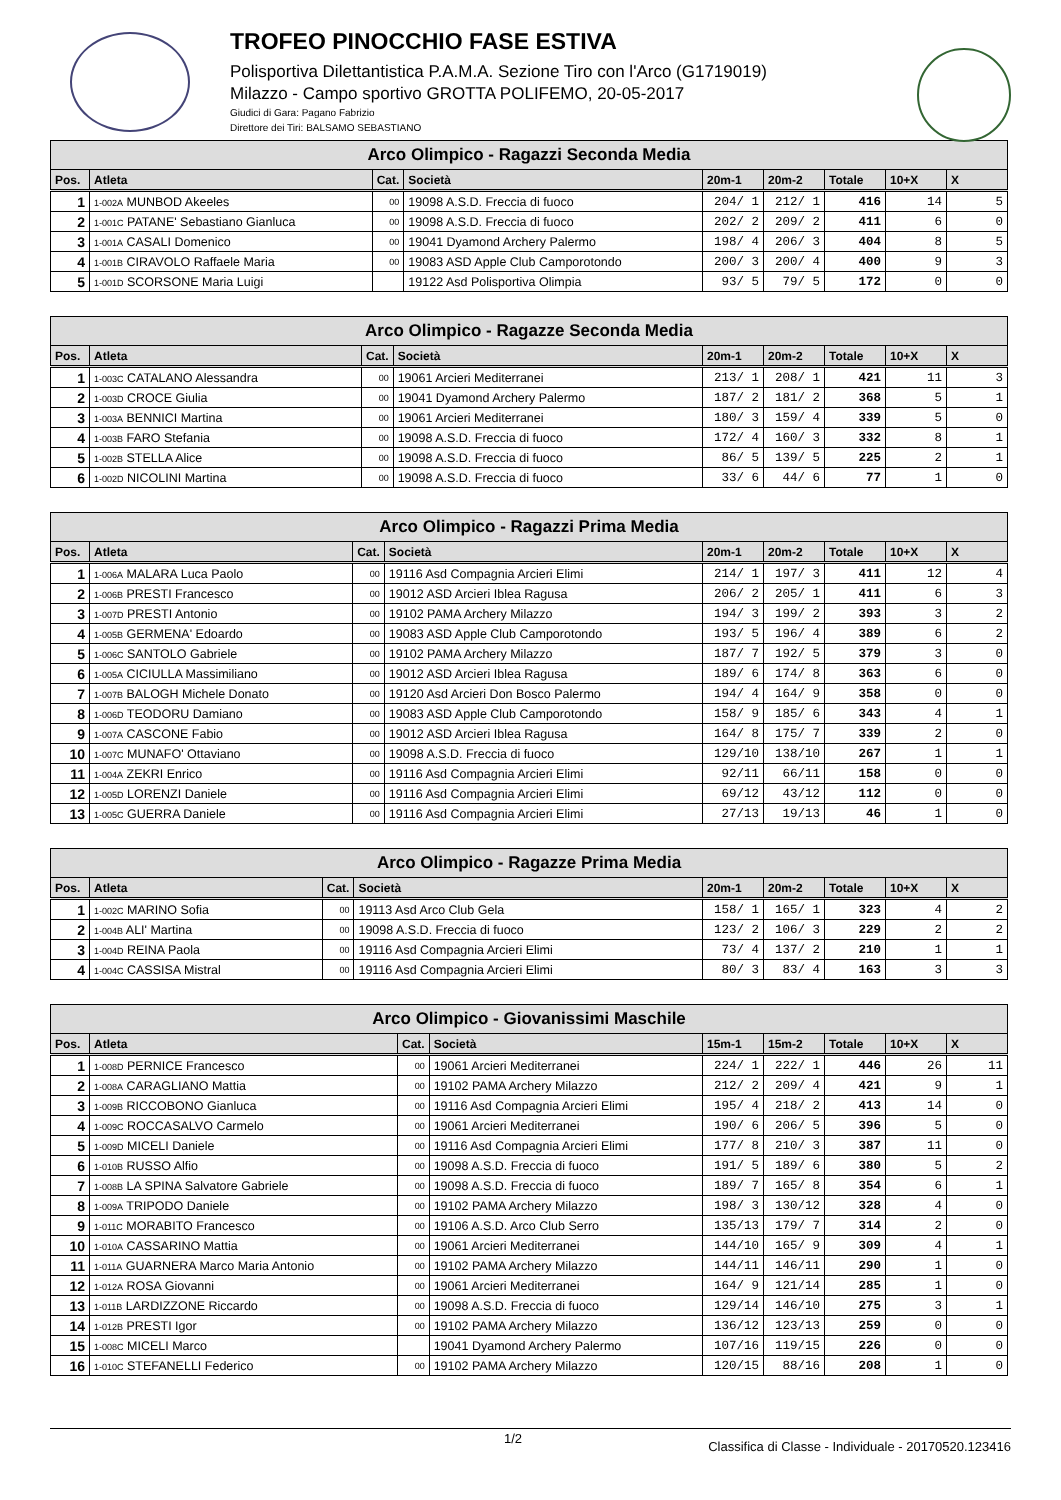TROFEO PINOCCHIO FASE ESTIVA
Polisportiva Dilettantistica P.A.M.A. Sezione Tiro con l'Arco (G1719019)
Milazzo - Campo sportivo GROTTA POLIFEMO, 20-05-2017
Giudici di Gara: Pagano Fabrizio
Direttore dei Tiri: BALSAMO SEBASTIANO
| Arco Olimpico - Ragazzi Seconda Media | | | | | | | | |
| --- | --- | --- | --- | --- | --- | --- | --- | --- |
| Pos. | Atleta | Cat. | Società | 20m-1 | 20m-2 | Totale | 10+X | X |
| 1 | 1-002A MUNBOD Akeeles | 00 | 19098 A.S.D. Freccia di fuoco | 204/ 1 | 212/ 1 | 416 | 14 | 5 |
| 2 | 1-001C PATANE' Sebastiano Gianluca | 00 | 19098 A.S.D. Freccia di fuoco | 202/ 2 | 209/ 2 | 411 | 6 | 0 |
| 3 | 1-001A CASALI Domenico | 00 | 19041 Dyamond Archery Palermo | 198/ 4 | 206/ 3 | 404 | 8 | 5 |
| 4 | 1-001B CIRAVOLO Raffaele Maria | 00 | 19083 ASD Apple Club Camporotondo | 200/ 3 | 200/ 4 | 400 | 9 | 3 |
| 5 | 1-001D SCORSONE Maria Luigi | | 19122 Asd Polisportiva Olimpia | 93/ 5 | 79/ 5 | 172 | 0 | 0 |
| Arco Olimpico - Ragazze Seconda Media | | | | | | | | |
| --- | --- | --- | --- | --- | --- | --- | --- | --- |
| Pos. | Atleta | Cat. | Società | 20m-1 | 20m-2 | Totale | 10+X | X |
| 1 | 1-003C CATALANO Alessandra | 00 | 19061 Arcieri Mediterranei | 213/ 1 | 208/ 1 | 421 | 11 | 3 |
| 2 | 1-003D CROCE Giulia | 00 | 19041 Dyamond Archery Palermo | 187/ 2 | 181/ 2 | 368 | 5 | 1 |
| 3 | 1-003A BENNICI Martina | 00 | 19061 Arcieri Mediterranei | 180/ 3 | 159/ 4 | 339 | 5 | 0 |
| 4 | 1-003B FARO Stefania | 00 | 19098 A.S.D. Freccia di fuoco | 172/ 4 | 160/ 3 | 332 | 8 | 1 |
| 5 | 1-002B STELLA Alice | 00 | 19098 A.S.D. Freccia di fuoco | 86/ 5 | 139/ 5 | 225 | 2 | 1 |
| 6 | 1-002D NICOLINI Martina | 00 | 19098 A.S.D. Freccia di fuoco | 33/ 6 | 44/ 6 | 77 | 1 | 0 |
| Arco Olimpico - Ragazzi Prima Media | | | | | | | | |
| --- | --- | --- | --- | --- | --- | --- | --- | --- |
| Pos. | Atleta | Cat. | Società | 20m-1 | 20m-2 | Totale | 10+X | X |
| 1 | 1-006A MALARA Luca Paolo | 00 | 19116 Asd Compagnia Arcieri Elimi | 214/ 1 | 197/ 3 | 411 | 12 | 4 |
| 2 | 1-006B PRESTI Francesco | 00 | 19012 ASD Arcieri Iblea Ragusa | 206/ 2 | 205/ 1 | 411 | 6 | 3 |
| 3 | 1-007D PRESTI Antonio | 00 | 19102 PAMA Archery Milazzo | 194/ 3 | 199/ 2 | 393 | 3 | 2 |
| 4 | 1-005B GERMENA' Edoardo | 00 | 19083 ASD Apple Club Camporotondo | 193/ 5 | 196/ 4 | 389 | 6 | 2 |
| 5 | 1-006C SANTOLO Gabriele | 00 | 19102 PAMA Archery Milazzo | 187/ 7 | 192/ 5 | 379 | 3 | 0 |
| 6 | 1-005A CICIULLA Massimiliano | 00 | 19012 ASD Arcieri Iblea Ragusa | 189/ 6 | 174/ 8 | 363 | 6 | 0 |
| 7 | 1-007B BALOGH Michele Donato | 00 | 19120 Asd Arcieri Don Bosco Palermo | 194/ 4 | 164/ 9 | 358 | 0 | 0 |
| 8 | 1-006D TEODORU Damiano | 00 | 19083 ASD Apple Club Camporotondo | 158/ 9 | 185/ 6 | 343 | 4 | 1 |
| 9 | 1-007A CASCONE Fabio | 00 | 19012 ASD Arcieri Iblea Ragusa | 164/ 8 | 175/ 7 | 339 | 2 | 0 |
| 10 | 1-007C MUNAFO' Ottaviano | 00 | 19098 A.S.D. Freccia di fuoco | 129/10 | 138/10 | 267 | 1 | 1 |
| 11 | 1-004A ZEKRI Enrico | 00 | 19116 Asd Compagnia Arcieri Elimi | 92/11 | 66/11 | 158 | 0 | 0 |
| 12 | 1-005D LORENZI Daniele | 00 | 19116 Asd Compagnia Arcieri Elimi | 69/12 | 43/12 | 112 | 0 | 0 |
| 13 | 1-005C GUERRA Daniele | 00 | 19116 Asd Compagnia Arcieri Elimi | 27/13 | 19/13 | 46 | 1 | 0 |
| Arco Olimpico - Ragazze Prima Media | | | | | | | | |
| --- | --- | --- | --- | --- | --- | --- | --- | --- |
| Pos. | Atleta | Cat. | Società | 20m-1 | 20m-2 | Totale | 10+X | X |
| 1 | 1-002C MARINO Sofia | 00 | 19113 Asd Arco Club Gela | 158/ 1 | 165/ 1 | 323 | 4 | 2 |
| 2 | 1-004B ALI' Martina | 00 | 19098 A.S.D. Freccia di fuoco | 123/ 2 | 106/ 3 | 229 | 2 | 2 |
| 3 | 1-004D REINA Paola | 00 | 19116 Asd Compagnia Arcieri Elimi | 73/ 4 | 137/ 2 | 210 | 1 | 1 |
| 4 | 1-004C CASSISA Mistral | 00 | 19116 Asd Compagnia Arcieri Elimi | 80/ 3 | 83/ 4 | 163 | 3 | 3 |
| Arco Olimpico - Giovanissimi Maschile | | | | | | | | |
| --- | --- | --- | --- | --- | --- | --- | --- | --- |
| Pos. | Atleta | Cat. | Società | 15m-1 | 15m-2 | Totale | 10+X | X |
| 1 | 1-008D PERNICE Francesco | 00 | 19061 Arcieri Mediterranei | 224/ 1 | 222/ 1 | 446 | 26 | 11 |
| 2 | 1-008A CARAGLIANO Mattia | 00 | 19102 PAMA Archery Milazzo | 212/ 2 | 209/ 4 | 421 | 9 | 1 |
| 3 | 1-009B RICCOBONO Gianluca | 00 | 19116 Asd Compagnia Arcieri Elimi | 195/ 4 | 218/ 2 | 413 | 14 | 0 |
| 4 | 1-009C ROCCASALVO Carmelo | 00 | 19061 Arcieri Mediterranei | 190/ 6 | 206/ 5 | 396 | 5 | 0 |
| 5 | 1-009D MICELI Daniele | 00 | 19116 Asd Compagnia Arcieri Elimi | 177/ 8 | 210/ 3 | 387 | 11 | 0 |
| 6 | 1-010B RUSSO Alfio | 00 | 19098 A.S.D. Freccia di fuoco | 191/ 5 | 189/ 6 | 380 | 5 | 2 |
| 7 | 1-008B LA SPINA Salvatore Gabriele | 00 | 19098 A.S.D. Freccia di fuoco | 189/ 7 | 165/ 8 | 354 | 6 | 1 |
| 8 | 1-009A TRIPODO Daniele | 00 | 19102 PAMA Archery Milazzo | 198/ 3 | 130/12 | 328 | 4 | 0 |
| 9 | 1-011C MORABITO Francesco | 00 | 19106 A.S.D. Arco Club Serro | 135/13 | 179/ 7 | 314 | 2 | 0 |
| 10 | 1-010A CASSARINO Mattia | 00 | 19061 Arcieri Mediterranei | 144/10 | 165/ 9 | 309 | 4 | 1 |
| 11 | 1-011A GUARNERA Marco Maria Antonio | 00 | 19102 PAMA Archery Milazzo | 144/11 | 146/11 | 290 | 1 | 0 |
| 12 | 1-012A ROSA Giovanni | 00 | 19061 Arcieri Mediterranei | 164/ 9 | 121/14 | 285 | 1 | 0 |
| 13 | 1-011B LARDIZZONE Riccardo | 00 | 19098 A.S.D. Freccia di fuoco | 129/14 | 146/10 | 275 | 3 | 1 |
| 14 | 1-012B PRESTI Igor | 00 | 19102 PAMA Archery Milazzo | 136/12 | 123/13 | 259 | 0 | 0 |
| 15 | 1-008C MICELI Marco | | 19041 Dyamond Archery Palermo | 107/16 | 119/15 | 226 | 0 | 0 |
| 16 | 1-010C STEFANELLI Federico | 00 | 19102 PAMA Archery Milazzo | 120/15 | 88/16 | 208 | 1 | 0 |
1/2 Classifica di Classe - Individuale - 20170520.123416